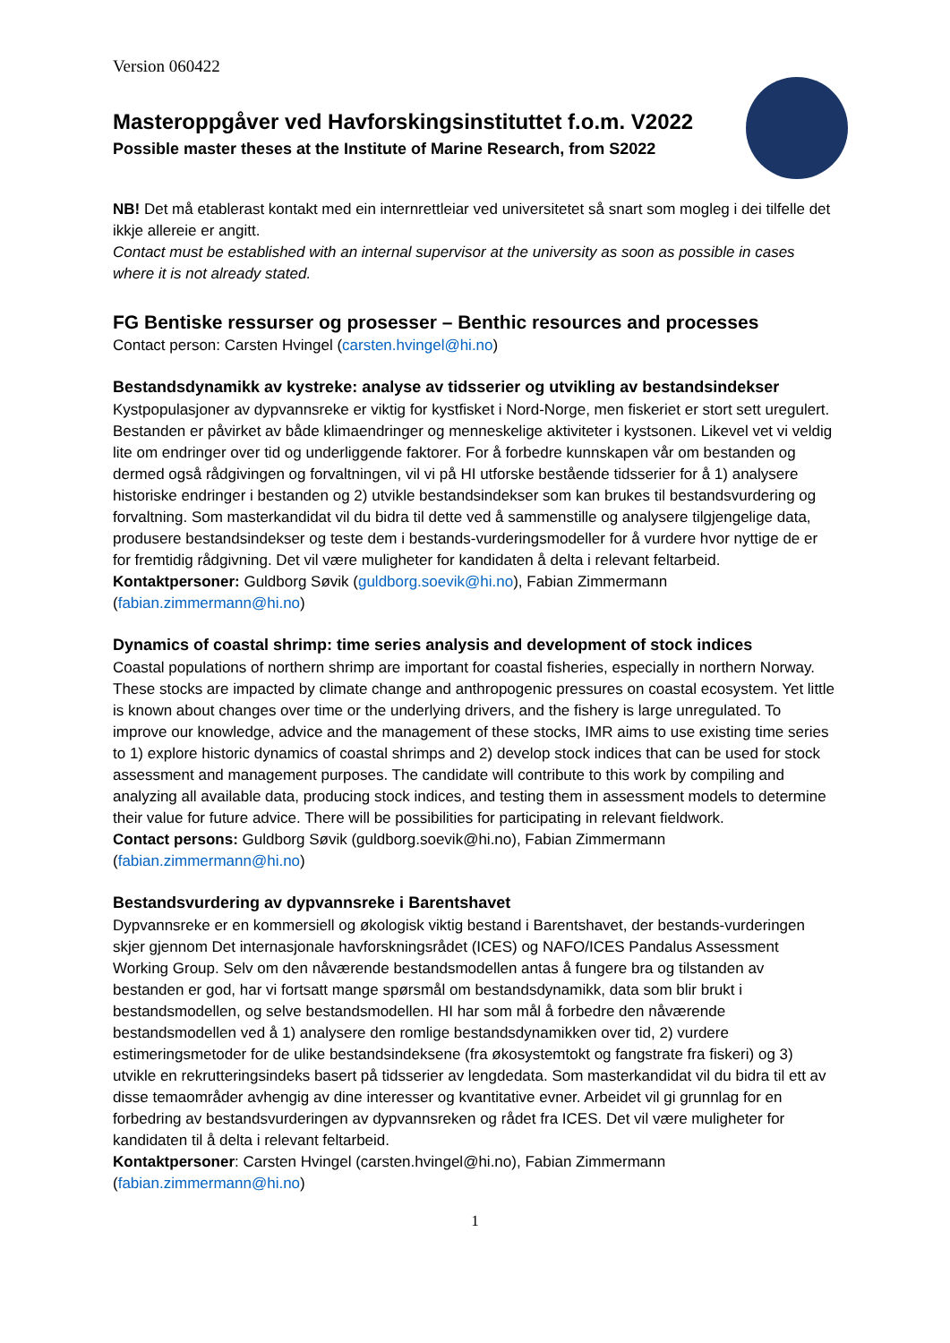Version 060422
Masteroppgåver ved Havforskingsinstituttet f.o.m. V2022
Possible master theses at the Institute of Marine Research, from S2022
NB! Det må etablerast kontakt med ein internrettleiar ved universitetet så snart som mogleg i dei tilfelle det ikkje allereie er angitt.
Contact must be established with an internal supervisor at the university as soon as possible in cases where it is not already stated.
FG Bentiske ressurser og prosesser – Benthic resources and processes
Contact person: Carsten Hvingel (carsten.hvingel@hi.no)
Bestandsdynamikk av kystreke: analyse av tidsserier og utvikling av bestandsindekser
Kystpopulasjoner av dypvannsreke er viktig for kystfisket i Nord-Norge, men fiskeriet er stort sett uregulert. Bestanden er påvirket av både klimaendringer og menneskelige aktiviteter i kystsonen. Likevel vet vi veldig lite om endringer over tid og underliggende faktorer. For å forbedre kunnskapen vår om bestanden og dermed også rådgivingen og forvaltningen, vil vi på HI utforske bestående tidsserier for å 1) analysere historiske endringer i bestanden og 2) utvikle bestandsindekser som kan brukes til bestandsvurdering og forvaltning. Som masterkandidat vil du bidra til dette ved å sammenstille og analysere tilgjengelige data, produsere bestandsindekser og teste dem i bestands-vurderingsmodeller for å vurdere hvor nyttige de er for fremtidig rådgivning. Det vil være muligheter for kandidaten å delta i relevant feltarbeid.
Kontaktpersoner: Guldborg Søvik (guldborg.soevik@hi.no), Fabian Zimmermann (fabian.zimmermann@hi.no)
Dynamics of coastal shrimp: time series analysis and development of stock indices
Coastal populations of northern shrimp are important for coastal fisheries, especially in northern Norway. These stocks are impacted by climate change and anthropogenic pressures on coastal ecosystem. Yet little is known about changes over time or the underlying drivers, and the fishery is large unregulated. To improve our knowledge, advice and the management of these stocks, IMR aims to use existing time series to 1) explore historic dynamics of coastal shrimps and 2) develop stock indices that can be used for stock assessment and management purposes. The candidate will contribute to this work by compiling and analyzing all available data, producing stock indices, and testing them in assessment models to determine their value for future advice. There will be possibilities for participating in relevant fieldwork.
Contact persons: Guldborg Søvik (guldborg.soevik@hi.no), Fabian Zimmermann (fabian.zimmermann@hi.no)
Bestandsvurdering av dypvannsreke i Barentshavet
Dypvannsreke er en kommersiell og økologisk viktig bestand i Barentshavet, der bestands-vurderingen skjer gjennom Det internasjonale havforskningsrådet (ICES) og NAFO/ICES Pandalus Assessment Working Group. Selv om den nåværende bestandsmodellen antas å fungere bra og tilstanden av bestanden er god, har vi fortsatt mange spørsmål om bestandsdynamikk, data som blir brukt i bestandsmodellen, og selve bestandsmodellen. HI har som mål å forbedre den nåværende bestandsmodellen ved å 1) analysere den romlige bestandsdynamikken over tid, 2) vurdere estimeringsmetoder for de ulike bestandsindeksene (fra økosystemtokt og fangstrate fra fiskeri) og 3) utvikle en rekrutteringsindeks basert på tidsserier av lengdedata. Som masterkandidat vil du bidra til ett av disse temaområder avhengig av dine interesser og kvantitative evner. Arbeidet vil gi grunnlag for en forbedring av bestandsvurderingen av dypvannsreken og rådet fra ICES. Det vil være muligheter for kandidaten til å delta i relevant feltarbeid.
Kontaktpersoner: Carsten Hvingel (carsten.hvingel@hi.no), Fabian Zimmermann (fabian.zimmermann@hi.no)
1